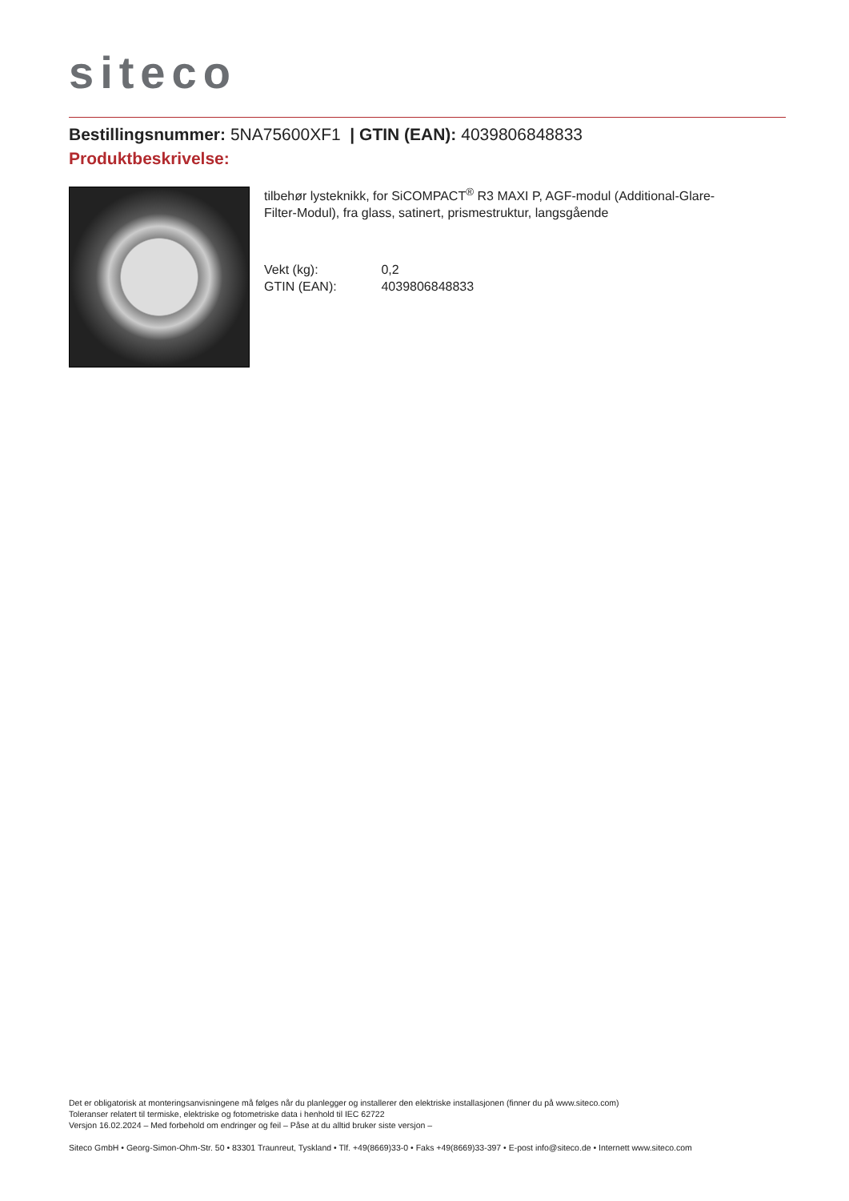siteco
Bestillingsnummer: 5NA75600XF1 | GTIN (EAN): 4039806848833
Produktbeskrivelse:
tilbehør lysteknikk, for SiCOMPACT<sup>®</sup> R3 MAXI P, AGF-modul (Additional-Glare-Filter-Modul), fra glass, satinert, prismestruktur, langsgående
Vekt (kg): 0,2
GTIN (EAN): 4039806848833
Det er obligatorisk at monteringsanvisningene må følges når du planlegger og installerer den elektriske installasjonen (finner du på www.siteco.com)
Toleranser relatert til termiske, elektriske og fotometriske data i henhold til IEC 62722
Versjon 16.02.2024 – Med forbehold om endringer og feil – Påse at du alltid bruker siste versjon –
Siteco GmbH • Georg-Simon-Ohm-Str. 50 • 83301 Traunreut, Tyskland • Tlf. +49(8669)33-0 • Faks +49(8669)33-397 • E-post info@siteco.de • Internett www.siteco.com